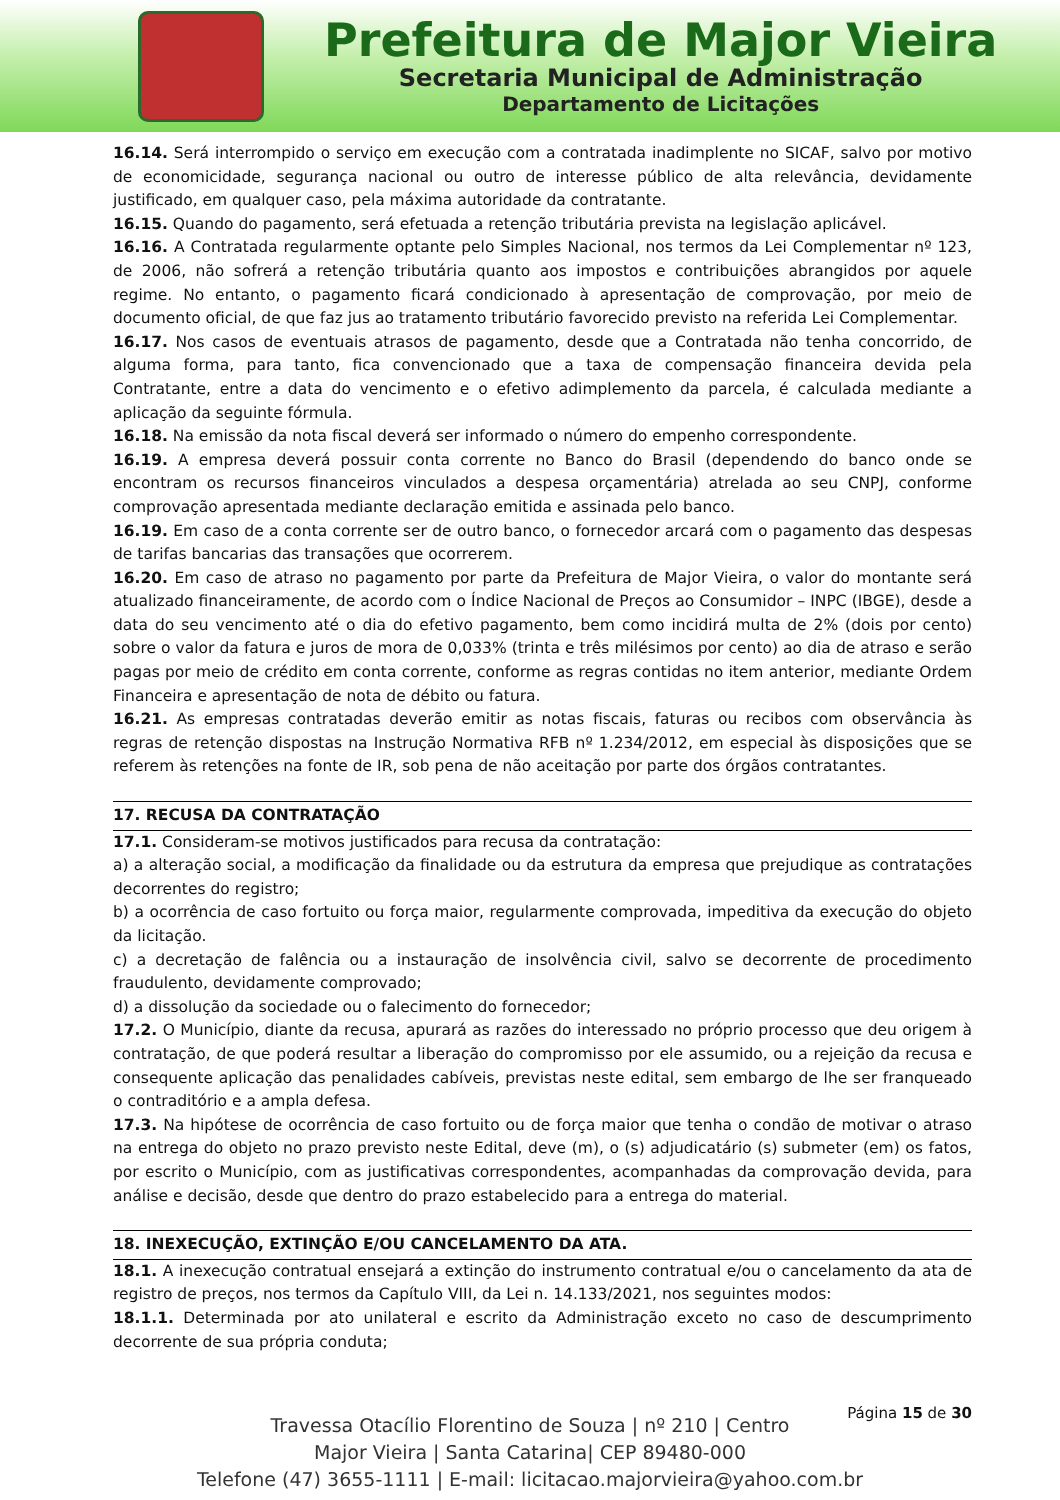Prefeitura de Major Vieira
Secretaria Municipal de Administração
Departamento de Licitações
16.14. Será interrompido o serviço em execução com a contratada inadimplente no SICAF, salvo por motivo de economicidade, segurança nacional ou outro de interesse público de alta relevância, devidamente justificado, em qualquer caso, pela máxima autoridade da contratante.
16.15. Quando do pagamento, será efetuada a retenção tributária prevista na legislação aplicável.
16.16. A Contratada regularmente optante pelo Simples Nacional, nos termos da Lei Complementar nº 123, de 2006, não sofrerá a retenção tributária quanto aos impostos e contribuições abrangidos por aquele regime. No entanto, o pagamento ficará condicionado à apresentação de comprovação, por meio de documento oficial, de que faz jus ao tratamento tributário favorecido previsto na referida Lei Complementar.
16.17. Nos casos de eventuais atrasos de pagamento, desde que a Contratada não tenha concorrido, de alguma forma, para tanto, fica convencionado que a taxa de compensação financeira devida pela Contratante, entre a data do vencimento e o efetivo adimplemento da parcela, é calculada mediante a aplicação da seguinte fórmula.
16.18. Na emissão da nota fiscal deverá ser informado o número do empenho correspondente.
16.19. A empresa deverá possuir conta corrente no Banco do Brasil (dependendo do banco onde se encontram os recursos financeiros vinculados a despesa orçamentária) atrelada ao seu CNPJ, conforme comprovação apresentada mediante declaração emitida e assinada pelo banco.
16.19. Em caso de a conta corrente ser de outro banco, o fornecedor arcará com o pagamento das despesas de tarifas bancarias das transações que ocorrerem.
16.20. Em caso de atraso no pagamento por parte da Prefeitura de Major Vieira, o valor do montante será atualizado financeiramente, de acordo com o Índice Nacional de Preços ao Consumidor – INPC (IBGE), desde a data do seu vencimento até o dia do efetivo pagamento, bem como incidirá multa de 2% (dois por cento) sobre o valor da fatura e juros de mora de 0,033% (trinta e três milésimos por cento) ao dia de atraso e serão pagas por meio de crédito em conta corrente, conforme as regras contidas no item anterior, mediante Ordem Financeira e apresentação de nota de débito ou fatura.
16.21. As empresas contratadas deverão emitir as notas fiscais, faturas ou recibos com observância às regras de retenção dispostas na Instrução Normativa RFB nº 1.234/2012, em especial às disposições que se referem às retenções na fonte de IR, sob pena de não aceitação por parte dos órgãos contratantes.
17. RECUSA DA CONTRATAÇÃO
17.1. Consideram-se motivos justificados para recusa da contratação:
a) a alteração social, a modificação da finalidade ou da estrutura da empresa que prejudique as contratações decorrentes do registro;
b) a ocorrência de caso fortuito ou força maior, regularmente comprovada, impeditiva da execução do objeto da licitação.
c) a decretação de falência ou a instauração de insolvência civil, salvo se decorrente de procedimento fraudulento, devidamente comprovado;
d) a dissolução da sociedade ou o falecimento do fornecedor;
17.2. O Município, diante da recusa, apurará as razões do interessado no próprio processo que deu origem à contratação, de que poderá resultar a liberação do compromisso por ele assumido, ou a rejeição da recusa e consequente aplicação das penalidades cabíveis, previstas neste edital, sem embargo de lhe ser franqueado o contraditório e a ampla defesa.
17.3. Na hipótese de ocorrência de caso fortuito ou de força maior que tenha o condão de motivar o atraso na entrega do objeto no prazo previsto neste Edital, deve (m), o (s) adjudicatário (s) submeter (em) os fatos, por escrito o Município, com as justificativas correspondentes, acompanhadas da comprovação devida, para análise e decisão, desde que dentro do prazo estabelecido para a entrega do material.
18. INEXECUÇÃO, EXTINÇÃO E/OU CANCELAMENTO DA ATA.
18.1. A inexecução contratual ensejará a extinção do instrumento contratual e/ou o cancelamento da ata de registro de preços, nos termos da Capítulo VIII, da Lei n. 14.133/2021, nos seguintes modos:
18.1.1. Determinada por ato unilateral e escrito da Administração exceto no caso de descumprimento decorrente de sua própria conduta;
Página 15 de 30
Travessa Otacílio Florentino de Souza | nº 210 | Centro
Major Vieira | Santa Catarina| CEP 89480-000
Telefone (47) 3655-1111 | E-mail: licitacao.majorvieira@yahoo.com.br